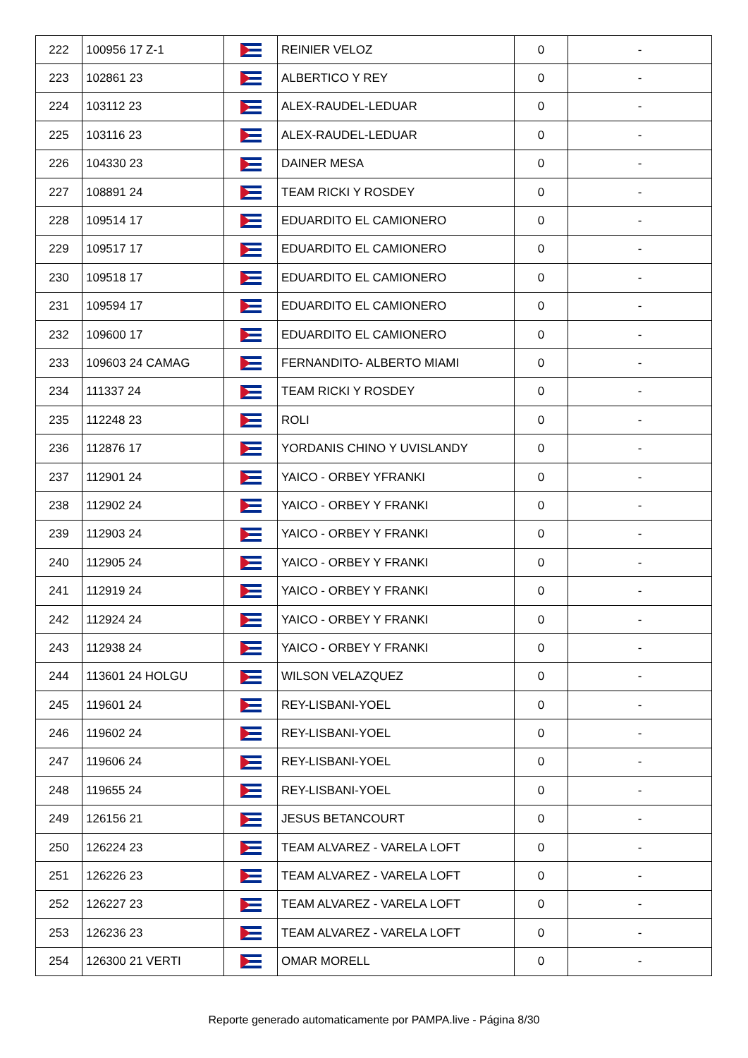| 222 | 100956 17 Z-1 | | REINIER VELOZ | 0 | - |
| 223 | 102861 23 | | ALBERTICO Y REY | 0 | - |
| 224 | 103112 23 | | ALEX-RAUDEL-LEDUAR | 0 | - |
| 225 | 103116 23 | | ALEX-RAUDEL-LEDUAR | 0 | - |
| 226 | 104330 23 | | DAINER MESA | 0 | - |
| 227 | 108891 24 | | TEAM RICKI Y ROSDEY | 0 | - |
| 228 | 109514 17 | | EDUARDITO EL CAMIONERO | 0 | - |
| 229 | 109517 17 | | EDUARDITO EL CAMIONERO | 0 | - |
| 230 | 109518 17 | | EDUARDITO EL CAMIONERO | 0 | - |
| 231 | 109594 17 | | EDUARDITO EL CAMIONERO | 0 | - |
| 232 | 109600 17 | | EDUARDITO EL CAMIONERO | 0 | - |
| 233 | 109603 24 CAMAG | | FERNANDITO- ALBERTO MIAMI | 0 | - |
| 234 | 111337 24 | | TEAM RICKI Y ROSDEY | 0 | - |
| 235 | 112248 23 | | ROLI | 0 | - |
| 236 | 112876 17 | | YORDANIS CHINO Y UVISLANDY | 0 | - |
| 237 | 112901 24 | | YAICO - ORBEY YFRANKI | 0 | - |
| 238 | 112902 24 | | YAICO - ORBEY Y FRANKI | 0 | - |
| 239 | 112903 24 | | YAICO - ORBEY Y FRANKI | 0 | - |
| 240 | 112905 24 | | YAICO - ORBEY Y FRANKI | 0 | - |
| 241 | 112919 24 | | YAICO - ORBEY Y FRANKI | 0 | - |
| 242 | 112924 24 | | YAICO - ORBEY Y FRANKI | 0 | - |
| 243 | 112938 24 | | YAICO - ORBEY Y FRANKI | 0 | - |
| 244 | 113601 24 HOLGU | | WILSON VELAZQUEZ | 0 | - |
| 245 | 119601 24 | | REY-LISBANI-YOEL | 0 | - |
| 246 | 119602 24 | | REY-LISBANI-YOEL | 0 | - |
| 247 | 119606 24 | | REY-LISBANI-YOEL | 0 | - |
| 248 | 119655 24 | | REY-LISBANI-YOEL | 0 | - |
| 249 | 126156 21 | | JESUS BETANCOURT | 0 | - |
| 250 | 126224 23 | | TEAM ALVAREZ - VARELA LOFT | 0 | - |
| 251 | 126226 23 | | TEAM ALVAREZ - VARELA LOFT | 0 | - |
| 252 | 126227 23 | | TEAM ALVAREZ - VARELA LOFT | 0 | - |
| 253 | 126236 23 | | TEAM ALVAREZ - VARELA LOFT | 0 | - |
| 254 | 126300 21 VERTI | | OMAR MORELL | 0 | - |
Reporte generado automaticamente por PAMPA.live - Página 8/30